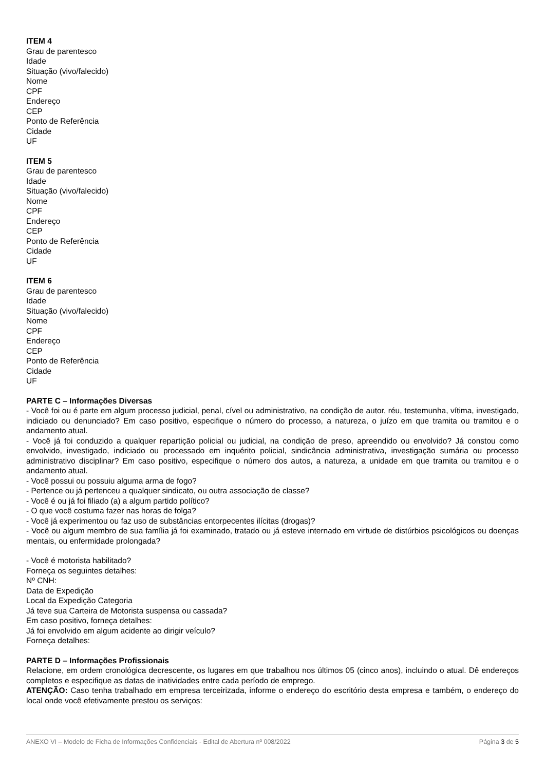ITEM 4
Grau de parentesco
Idade
Situação (vivo/falecido)
Nome
CPF
Endereço
CEP
Ponto de Referência
Cidade
UF
ITEM 5
Grau de parentesco
Idade
Situação (vivo/falecido)
Nome
CPF
Endereço
CEP
Ponto de Referência
Cidade
UF
ITEM 6
Grau de parentesco
Idade
Situação (vivo/falecido)
Nome
CPF
Endereço
CEP
Ponto de Referência
Cidade
UF
PARTE C – Informações Diversas
- Você foi ou é parte em algum processo judicial, penal, cível ou administrativo, na condição de autor, réu, testemunha, vítima, investigado, indiciado ou denunciado? Em caso positivo, especifique o número do processo, a natureza, o juízo em que tramita ou tramitou e o andamento atual.
- Você já foi conduzido a qualquer repartição policial ou judicial, na condição de preso, apreendido ou envolvido? Já constou como envolvido, investigado, indiciado ou processado em inquérito policial, sindicância administrativa, investigação sumária ou processo administrativo disciplinar? Em caso positivo, especifique o número dos autos, a natureza, a unidade em que tramita ou tramitou e o andamento atual.
- Você possui ou possuiu alguma arma de fogo?
- Pertence ou já pertenceu a qualquer sindicato, ou outra associação de classe?
- Você é ou já foi filiado (a) a algum partido político?
- O que você costuma fazer nas horas de folga?
- Você já experimentou ou faz uso de substâncias entorpecentes ilícitas (drogas)?
- Você ou algum membro de sua família já foi examinado, tratado ou já esteve internado em virtude de distúrbios psicológicos ou doenças mentais, ou enfermidade prolongada?
- Você é motorista habilitado?
Forneça os seguintes detalhes:
Nº CNH:
Data de Expedição
Local da Expedição Categoria
Já teve sua Carteira de Motorista suspensa ou cassada?
Em caso positivo, forneça detalhes:
Já foi envolvido em algum acidente ao dirigir veículo?
Forneça detalhes:
PARTE D – Informações Profissionais
Relacione, em ordem cronológica decrescente, os lugares em que trabalhou nos últimos 05 (cinco anos), incluindo o atual. Dê endereços completos e especifique as datas de inatividades entre cada período de emprego.
ATENÇÃO: Caso tenha trabalhado em empresa terceirizada, informe o endereço do escritório desta empresa e também, o endereço do local onde você efetivamente prestou os serviços:
ANEXO VI – Modelo de Ficha de Informações Confidenciais - Edital de Abertura nº 008/2022 Página 3 de 5